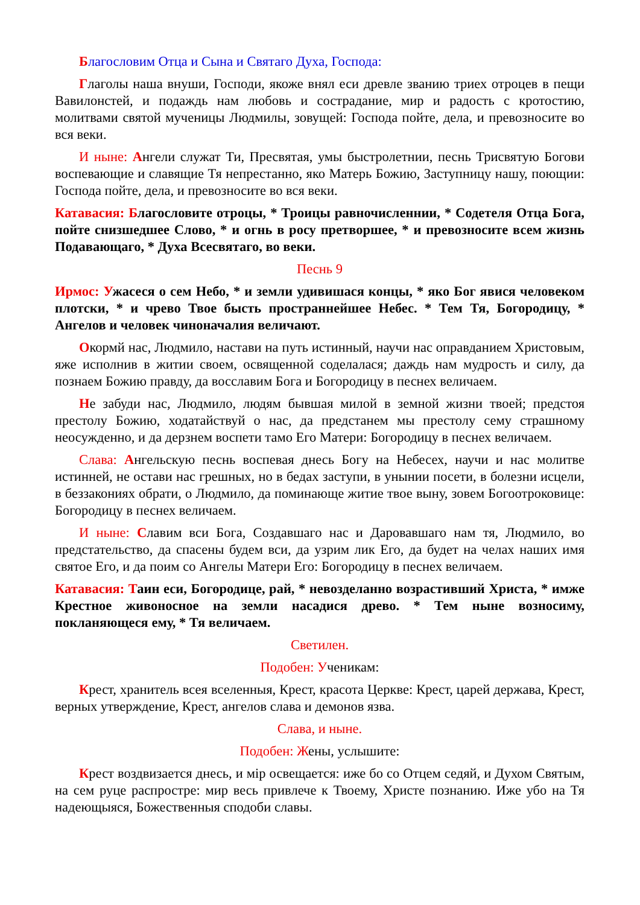Благословим Отца и Сына и Святаго Духа, Господа:
Глаголы наша внуши, Господи, якоже внял еси древле званию триех отроцев в пещи Вавилонстей, и подаждь нам любовь и сострадание, мир и радость с кротостию, молитвами святой мученицы Людмилы, зовущей: Господа пойте, дела, и превозносите во вся веки.
И ныне: Ангели служат Ти, Пресвятая, умы быстролетнии, песнь Трисвятую Богови воспевающие и славящие Тя непрестанно, яко Матерь Божию, Заступницу нашу, поющии: Господа пойте, дела, и превозносите во вся веки.
Катавасия: Благословите отроцы, * Троицы равночисленнии, * Содетеля Отца Бога, пойте снизшедшее Слово, * и огнь в росу претворшее, * и превозносите всем жизнь Подавающаго, * Духа Всесвятаго, во веки.
Песнь 9
Ирмос: Ужасеся о сем Небо, * и земли удивишася концы, * яко Бог явися человеком плотски, * и чрево Твое бысть пространнейшее Небес. * Тем Тя, Богородицу, * Ангелов и человек чиноначалия величают.
Окормй нас, Людмило, настави на путь истинный, научи нас оправданием Христовым, яже исполнив в житии своем, освященной соделалася; даждь нам мудрость и силу, да познаем Божию правду, да восславим Бога и Богородицу в песнех величаем.
Не забуди нас, Людмило, людям бывшая милой в земной жизни твоей; предстоя престолу Божию, ходатайствуй о нас, да предстанем мы престолу сему страшному неосужденно, и да дерзнем воспети тамо Его Матери: Богородицу в песнех величаем.
Слава: Ангельскую песнь воспевая днесь Богу на Небесех, научи и нас молитве истинней, не остави нас грешных, но в бедах заступи, в унынии посети, в болезни исцели, в беззакониях обрати, о Людмило, да поминающе житие твое выну, зовем Богоотроковице: Богородицу в песнех величаем.
И ныне: Славим вси Бога, Создавшаго нас и Даровавшаго нам тя, Людмило, во предстательство, да спасены будем вси, да узрим лик Его, да будет на челах наших имя святое Его, и да поим со Ангелы Матери Его: Богородицу в песнех величаем.
Катавасия: Таин еси, Богородице, рай, * невозделанно возрастивший Христа, * имже Крестное живоносное на земли насадися древо. * Тем ныне возносиму, покланяющеся ему, * Тя величаем.
Светилен.
Подобен: Ученикам:
Крест, хранитель всея вселенныя, Крест, красота Церкве: Крест, царей держава, Крест, верных утверждение, Крест, ангелов слава и демонов язва.
Слава, и ныне.
Подобен: Жены, услышите:
Крест воздвизается днесь, и мір освещается: иже бо со Отцем седяй, и Духом Святым, на сем руце распростре: мир весь привлече к Твоему, Христе познанию. Иже убо на Тя надеющыяся, Божественныя сподоби славы.